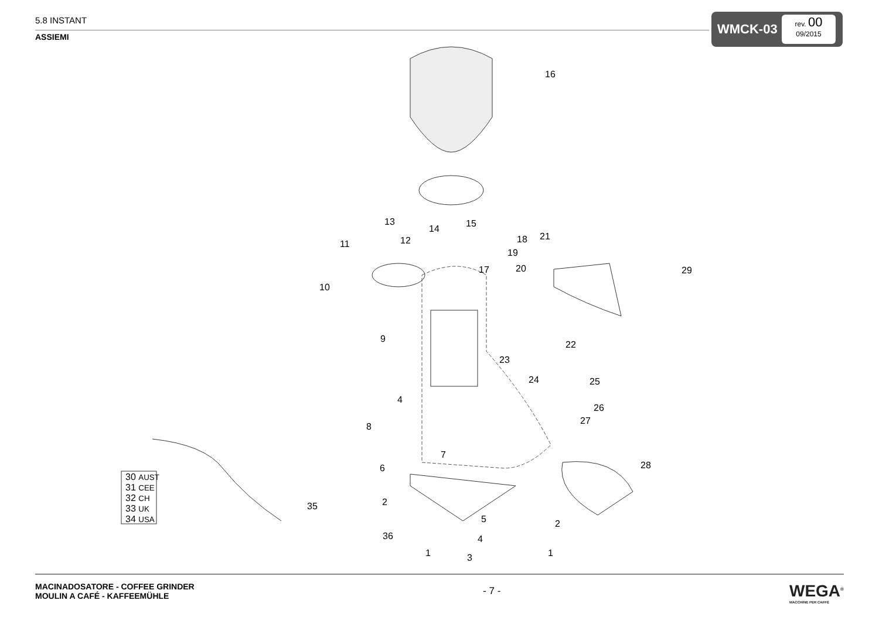5.8 INSTANT
ASSIEMI
WMCK-03
rev. 00
09/2015
16
13
14 15
12
11 18
19
20
17
21
29
10
9
22
23
24 25
4
26
27
8
7
28
6
30 AUST
31 CEE
32 CH
33 UK
34 USA
2
35
5 2
36 4
1 1
3
MACINADOSATORE - COFFEE GRINDER
MOULIN A CAFÉ - KAFFEEMÜHLE
- 7 -
WEGA<sup>®</sup>
MACCHINE PER CAFFÈ